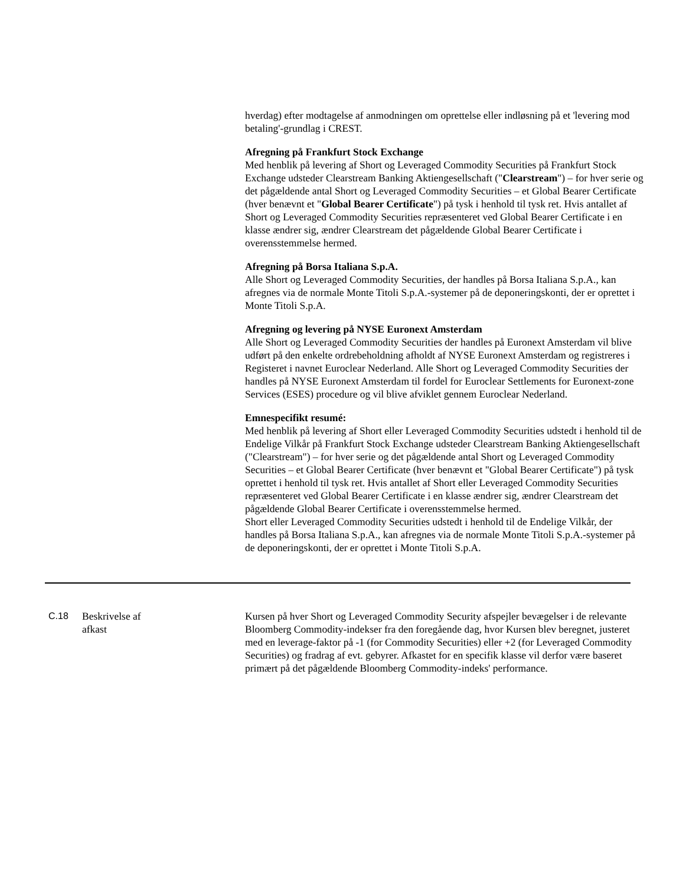hverdag) efter modtagelse af anmodningen om oprettelse eller indløsning på et 'levering mod betaling'-grundlag i CREST.
Afregning på Frankfurt Stock Exchange
Med henblik på levering af Short og Leveraged Commodity Securities på Frankfurt Stock Exchange udsteder Clearstream Banking Aktiengesellschaft ("Clearstream") – for hver serie og det pågældende antal Short og Leveraged Commodity Securities – et Global Bearer Certificate (hver benævnt et "Global Bearer Certificate") på tysk i henhold til tysk ret. Hvis antallet af Short og Leveraged Commodity Securities repræsenteret ved Global Bearer Certificate i en klasse ændrer sig, ændrer Clearstream det pågældende Global Bearer Certificate i overensstemmelse hermed.
Afregning på Borsa Italiana S.p.A.
Alle Short og Leveraged Commodity Securities, der handles på Borsa Italiana S.p.A., kan afregnes via de normale Monte Titoli S.p.A.-systemer på de deponeringskonti, der er oprettet i Monte Titoli S.p.A.
Afregning og levering på NYSE Euronext Amsterdam
Alle Short og Leveraged Commodity Securities der handles på Euronext Amsterdam vil blive udført på den enkelte ordrebeholdning afholdt af NYSE Euronext Amsterdam og registreres i Registeret i navnet Euroclear Nederland. Alle Short og Leveraged Commodity Securities der handles på NYSE Euronext Amsterdam til fordel for Euroclear Settlements for Euronext-zone Services (ESES) procedure og vil blive afviklet gennem Euroclear Nederland.
Emnespecifikt resumé:
Med henblik på levering af Short eller Leveraged Commodity Securities udstedt i henhold til de Endelige Vilkår på Frankfurt Stock Exchange udsteder Clearstream Banking Aktiengesellschaft ("Clearstream") – for hver serie og det pågældende antal Short og Leveraged Commodity Securities – et Global Bearer Certificate (hver benævnt et "Global Bearer Certificate") på tysk oprettet i henhold til tysk ret. Hvis antallet af Short eller Leveraged Commodity Securities repræsenteret ved Global Bearer Certificate i en klasse ændrer sig, ændrer Clearstream det pågældende Global Bearer Certificate i overensstemmelse hermed.
Short eller Leveraged Commodity Securities udstedt i henhold til de Endelige Vilkår, der handles på Borsa Italiana S.p.A., kan afregnes via de normale Monte Titoli S.p.A.-systemer på de deponeringskonti, der er oprettet i Monte Titoli S.p.A.
C.18 Beskrivelse af
afkast
Kursen på hver Short og Leveraged Commodity Security afspejler bevægelser i de relevante Bloomberg Commodity-indekser fra den foregående dag, hvor Kursen blev beregnet, justeret med en leverage-faktor på -1 (for Commodity Securities) eller +2 (for Leveraged Commodity Securities) og fradrag af evt. gebyrer. Afkastet for en specifik klasse vil derfor være baseret primært på det pågældende Bloomberg Commodity-indeks' performance.